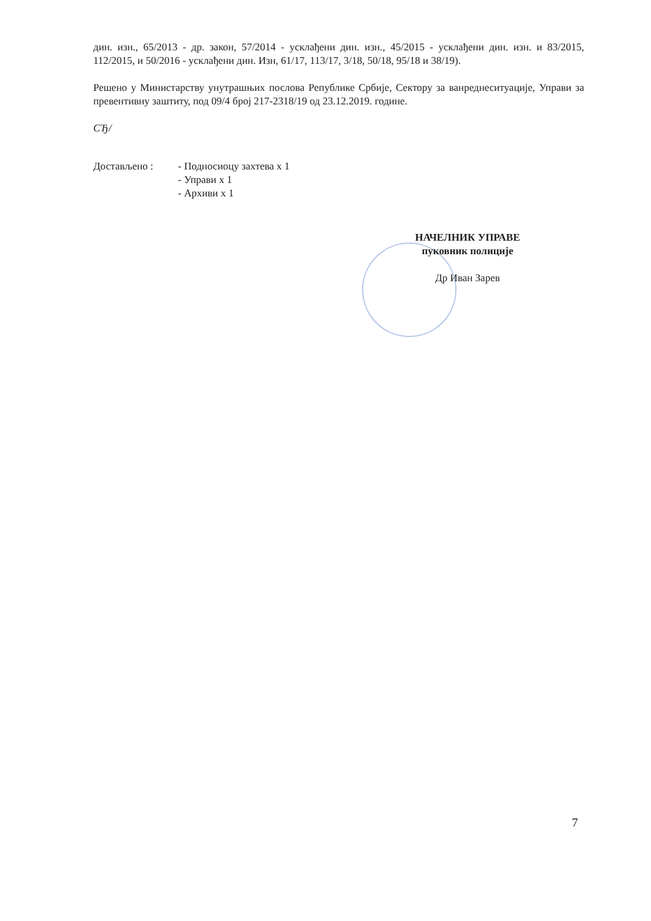дин. изн., 65/2013 - др. закон, 57/2014 - усклађени дин. изн., 45/2015 - усклађени дин. изн. и 83/2015, 112/2015, и 50/2016 - усклађени дин. Изн, 61/17, 113/17, 3/18, 50/18, 95/18 и 38/19).
Решено у Министарству унутрашњих послова Републике Србије, Сектору за ванреднеситуације, Управи за превентивну заштиту, под 09/4 број 217-2318/19 од 23.12.2019. године.
СЂ/
Достављено : - Подносиоцу захтева x 1
- Управи x 1
- Архиви x 1
НАЧЕЛНИК УПРАВЕ
пуковник полиције
Др Иван Зарев
7